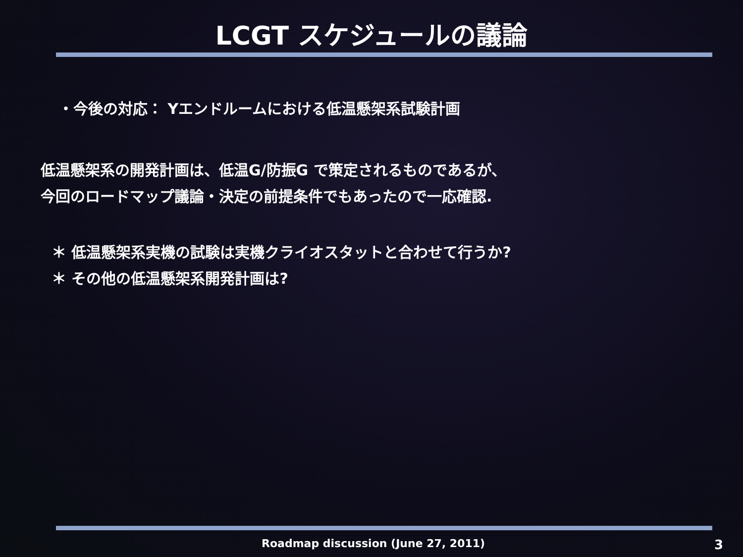LCGT スケジュールの議論
・今後の対応： Yエンドルームにおける低温懸架系試験計画
低温懸架系の開発計画は、低温G/防振G で策定されるものであるが、
今回のロードマップ議論・決定の前提条件でもあったので一応確認.
＊ 低温懸架系実機の試験は実機クライオスタットと合わせて行うか?
＊ その他の低温懸架系開発計画は?
Roadmap discussion (June 27, 2011) 3